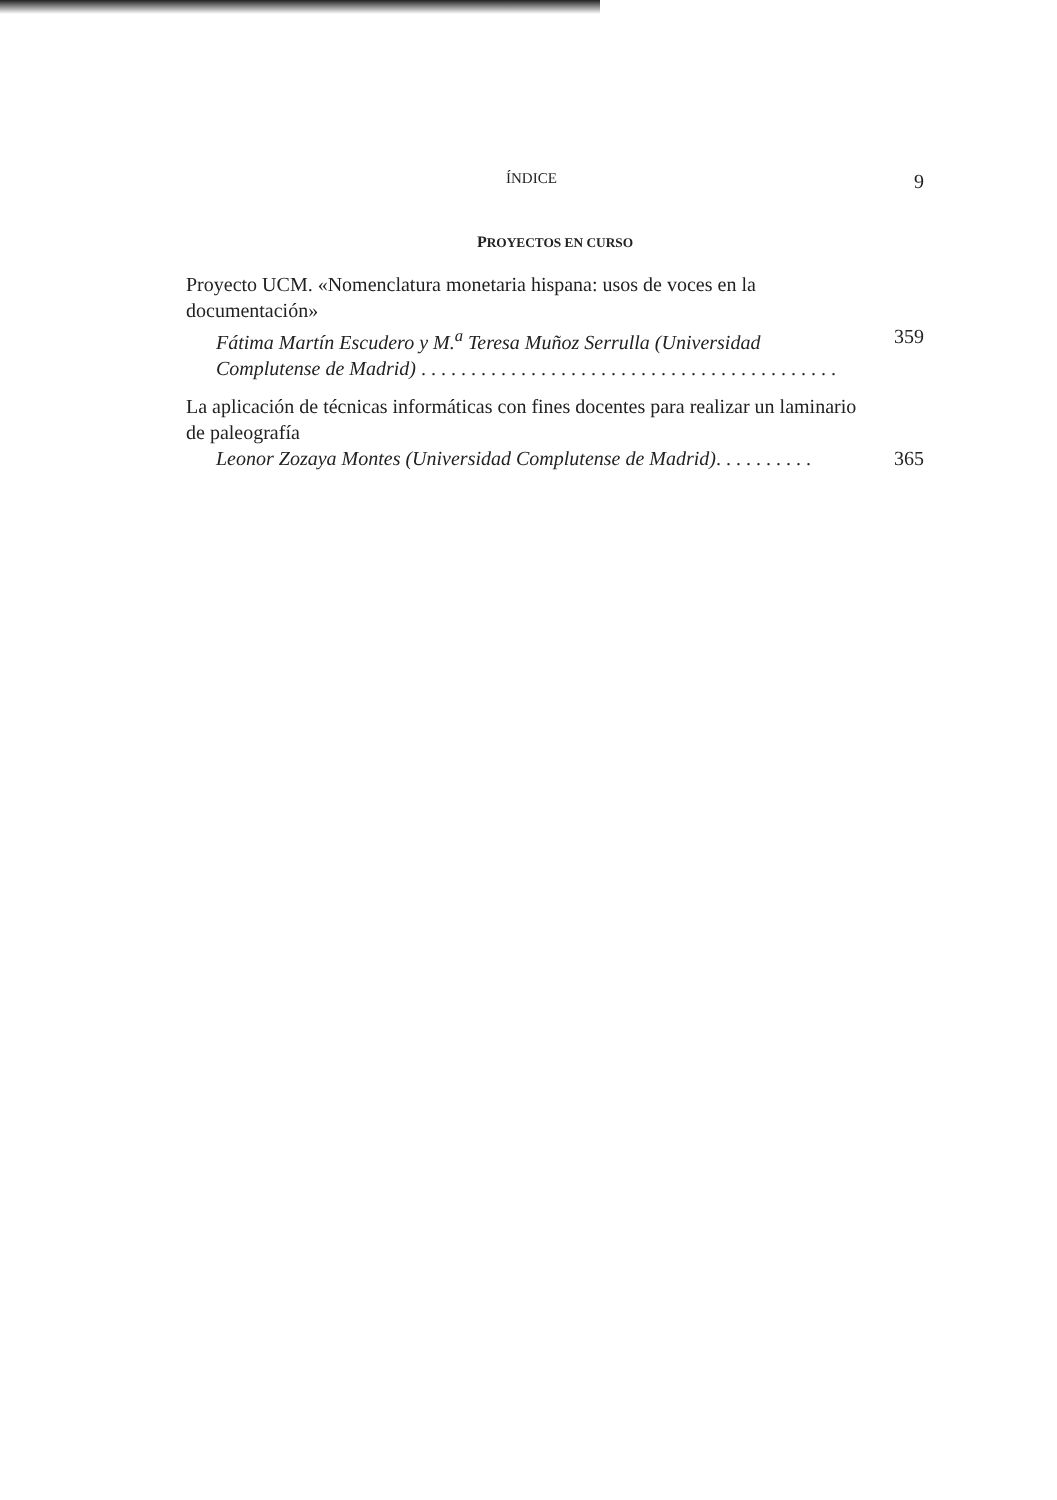ÍNDICE 9
PROYECTOS EN CURSO
Proyecto UCM. «Nomenclatura monetaria hispana: usos de voces en la documentación»
Fátima Martín Escudero y M.<sup>a</sup> Teresa Muñoz Serrulla (Universidad Complutense de Madrid) . . . . . . . . . . . . . . . . . . . . . . . . . . . . . . . . . . . . . . . . . .
359
La aplicación de técnicas informáticas con fines docentes para realizar un laminario de paleografía
Leonor Zozaya Montes (Universidad Complutense de Madrid). . . . . . . . . .
365